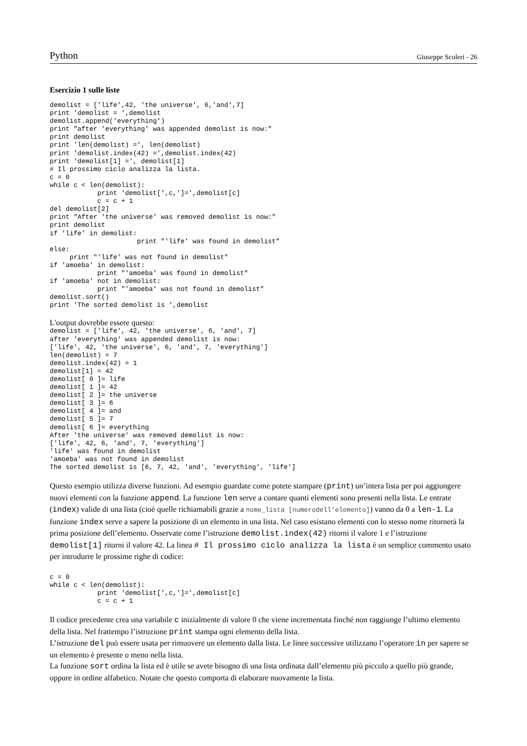Python Giuseppe Scoleri - 26
Esercizio 1 sulle liste
demolist = ['life',42, 'the universe', 6,'and',7]
print 'demolist = ',demolist
demolist.append('everything')
print "after 'everything' was appended demolist is now:"
print demolist
print 'len(demolist) =', len(demolist)
print 'demolist.index(42) =',demolist.index(42)
print 'demolist[1] =', demolist[1]
# Il prossimo ciclo analizza la lista.
c = 0
while c < len(demolist):
            print 'demolist[',c,']=',demolist[c]
            c = c + 1
del demolist[2]
print "After 'the universe' was removed demolist is now:"
print demolist
if 'life' in demolist:
                      print "'life' was found in demolist"
else:
     print "'life' was not found in demolist"
if 'amoeba' in demolist:
            print "'amoeba' was found in demolist"
if 'amoeba' not in demolist:
            print "'amoeba' was not found in demolist"
demolist.sort()
print 'The sorted demolist is ',demolist
L'output dovrebbe essere questo:
demolist = ['life', 42, 'the universe', 6, 'and', 7]
after 'everything' was appended demolist is now:
['life', 42, 'the universe', 6, 'and', 7, 'everything']
len(demolist) = 7
demolist.index(42) = 1
demolist[1] = 42
demolist[ 0 ]= life
demolist[ 1 ]= 42
demolist[ 2 ]= the universe
demolist[ 3 ]= 6
demolist[ 4 ]= and
demolist[ 5 ]= 7
demolist[ 6 ]= everything
After 'the universe' was removed demolist is now:
['life', 42, 6, 'and', 7, 'everything']
'life' was found in demolist
'amoeba' was not found in demolist
The sorted demolist is [6, 7, 42, 'and', 'everything', 'life']
Questo esempio utilizza diverse funzioni. Ad esempio guardate come potete stampare (print) un’intera lista per poi aggiungere nuovi elementi con la funzione append. La funzione len serve a contare quanti elementi sono presenti nella lista. Le entrate (index) valide di una lista (cioè quelle richiamabili grazie a nome_lista [numerodell’elemento]) vanno da 0 a len-1. La funzione index serve a sapere la posizione di un elemento in una lista. Nel caso esistano elementi con lo stesso nome ritornerà la prima posizione dell’elemento. Osservate come l’istruzione demolist.index(42) ritorni il valore 1 e l’istruzione demolist[1] ritorni il valore 42. La linea # Il prossimo ciclo analizza la lista è un semplice commento usato per introdurre le prossime righe di codice:
c = 0
while c < len(demolist):
            print 'demolist[',c,']=',demolist[c]
            c = c + 1
Il codice precedente crea una variabile c inizialmente di valore 0 che viene incrementata finché non raggiunge l’ultimo elemento della lista. Nel frattempo l’istruzione print stampa ogni elemento della lista.
L’istruzione del può essere usata per rimuovere un elemento dalla lista. Le linee successive utilizzano l’operatore in per sapere se un elemento è presente o meno nella lista.
La funzione sort ordina la lista ed è utile se avete bisogno di una lista ordinata dall’elemento più piccolo a quello più grande, oppure in ordine alfabetico. Notate che questo comporta di elaborare nuovamente la lista.